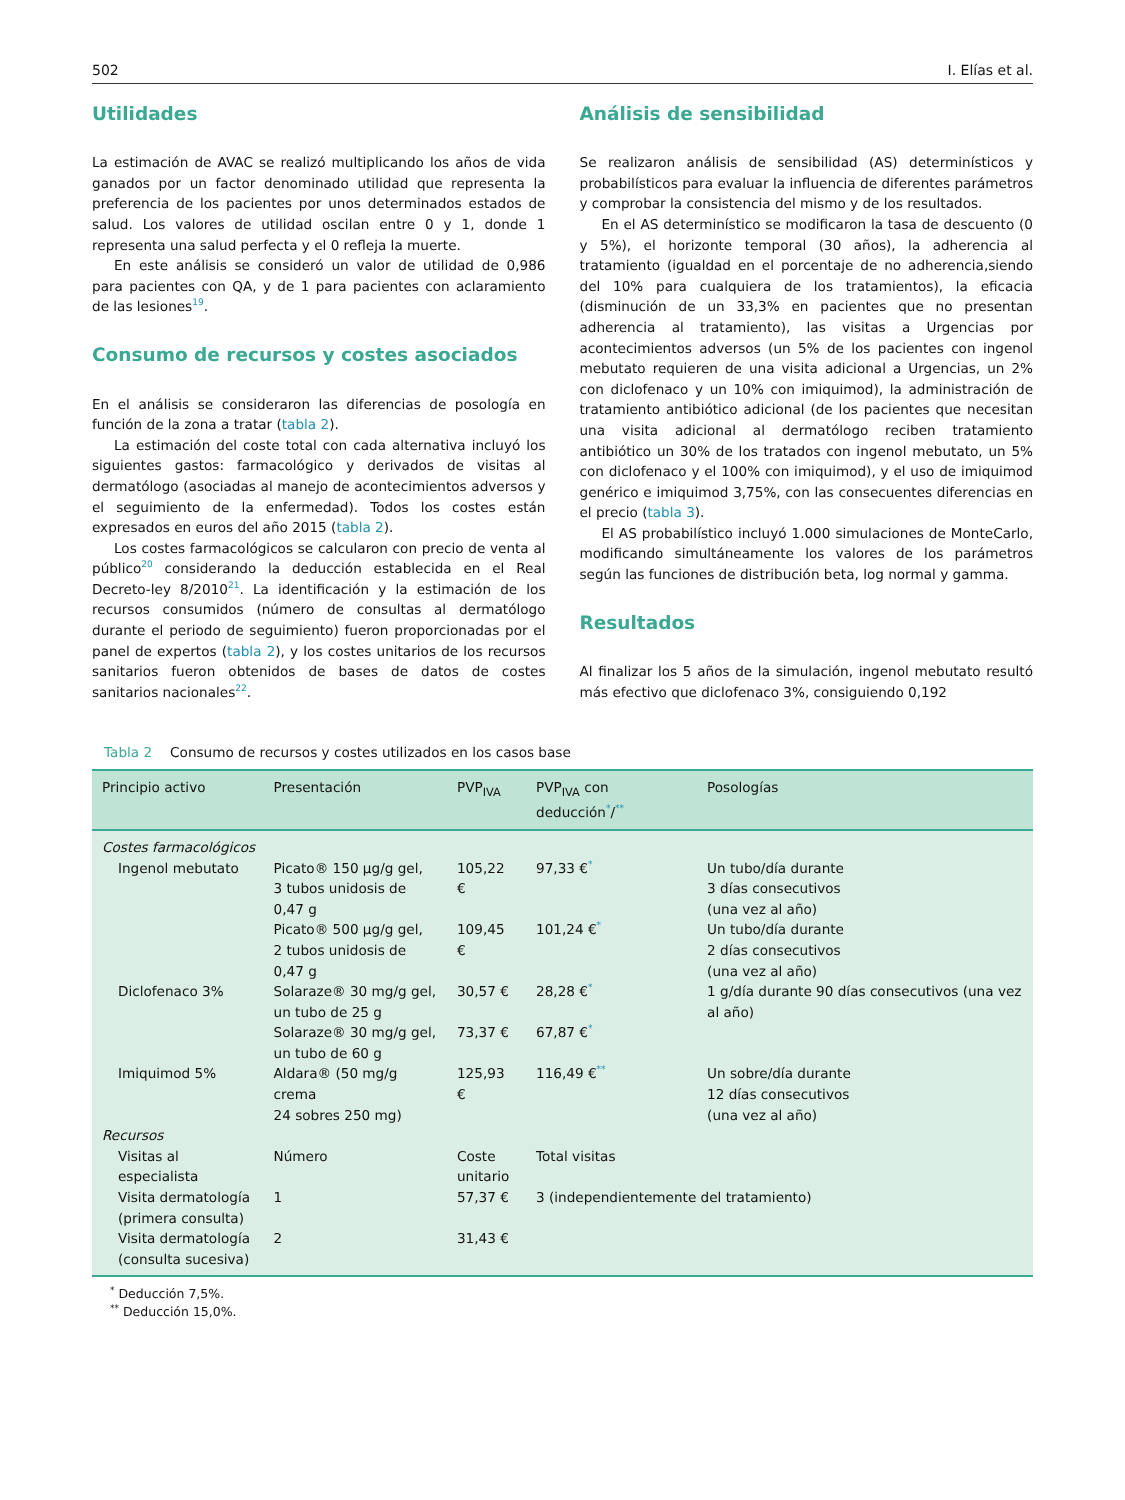502 I. Elías et al.
Utilidades
La estimación de AVAC se realizó multiplicando los años de vida ganados por un factor denominado utilidad que representa la preferencia de los pacientes por unos determinados estados de salud. Los valores de utilidad oscilan entre 0 y 1, donde 1 representa una salud perfecta y el 0 refleja la muerte.
En este análisis se consideró un valor de utilidad de 0,986 para pacientes con QA, y de 1 para pacientes con aclaramiento de las lesiones<sup>19</sup>.
Consumo de recursos y costes asociados
En el análisis se consideraron las diferencias de posología en función de la zona a tratar (tabla 2).
La estimación del coste total con cada alternativa incluyó los siguientes gastos: farmacológico y derivados de visitas al dermatólogo (asociadas al manejo de acontecimientos adversos y el seguimiento de la enfermedad). Todos los costes están expresados en euros del año 2015 (tabla 2).
Los costes farmacológicos se calcularon con precio de venta al público<sup>20</sup> considerando la deducción establecida en el Real Decreto-ley 8/2010<sup>21</sup>. La identificación y la estimación de los recursos consumidos (número de consultas al dermatólogo durante el periodo de seguimiento) fueron proporcionadas por el panel de expertos (tabla 2), y los costes unitarios de los recursos sanitarios fueron obtenidos de bases de datos de costes sanitarios nacionales<sup>22</sup>.
Análisis de sensibilidad
Se realizaron análisis de sensibilidad (AS) determinísticos y probabilísticos para evaluar la influencia de diferentes parámetros y comprobar la consistencia del mismo y de los resultados.
En el AS determinístico se modificaron la tasa de descuento (0 y 5%), el horizonte temporal (30 años), la adherencia al tratamiento (igualdad en el porcentaje de no adherencia,siendo del 10% para cualquiera de los tratamientos), la eficacia (disminución de un 33,3% en pacientes que no presentan adherencia al tratamiento), las visitas a Urgencias por acontecimientos adversos (un 5% de los pacientes con ingenol mebutato requieren de una visita adicional a Urgencias, un 2% con diclofenaco y un 10% con imiquimod), la administración de tratamiento antibiótico adicional (de los pacientes que necesitan una visita adicional al dermatólogo reciben tratamiento antibiótico un 30% de los tratados con ingenol mebutato, un 5% con diclofenaco y el 100% con imiquimod), y el uso de imiquimod genérico e imiquimod 3,75%, con las consecuentes diferencias en el precio (tabla 3).
El AS probabilístico incluyó 1.000 simulaciones de MonteCarlo, modificando simultáneamente los valores de los parámetros según las funciones de distribución beta, log normal y gamma.
Resultados
Al finalizar los 5 años de la simulación, ingenol mebutato resultó más efectivo que diclofenaco 3%, consiguiendo 0,192
Tabla 2 Consumo de recursos y costes utilizados en los casos base
| Principio activo | Presentación | PVP<sub>IVA</sub> | PVP<sub>IVA</sub> con deducción<sup>*</sup>/<sup>**</sup> | Posologías |
| --- | --- | --- | --- | --- |
| Costes farmacológicos | | | | |
| Ingenol mebutato | Picato® 150 µg/g gel, 3 tubos unidosis de 0,47 g | 105,22 € | 97,33 €<sup>*</sup> | Un tubo/día durante 3 días consecutivos (una vez al año) |
| | Picato® 500 µg/g gel, 2 tubos unidosis de 0,47 g | 109,45 € | 101,24 €<sup>*</sup> | Un tubo/día durante 2 días consecutivos (una vez al año) |
| Diclofenaco 3% | Solaraze® 30 mg/g gel, un tubo de 25 g | 30,57 € | 28,28 €<sup>*</sup> | 1 g/día durante 90 días consecutivos (una vez al año) |
| | Solaraze® 30 mg/g gel, un tubo de 60 g | 73,37 € | 67,87 €<sup>*</sup> | |
| Imiquimod 5% | Aldara® (50 mg/g crema 24 sobres 250 mg) | 125,93 € | 116,49 €<sup>**</sup> | Un sobre/día durante 12 días consecutivos (una vez al año) |
| Recursos | | | | |
| Visitas al especialista | Número | Coste unitario | Total visitas | |
| Visita dermatología (primera consulta) | 1 | 57,37 € | 3 (independientemente del tratamiento) | |
| Visita dermatología (consulta sucesiva) | 2 | 31,43 € | | |
<sup>*</sup> Deducción 7,5%.
<sup>**</sup> Deducción 15,0%.